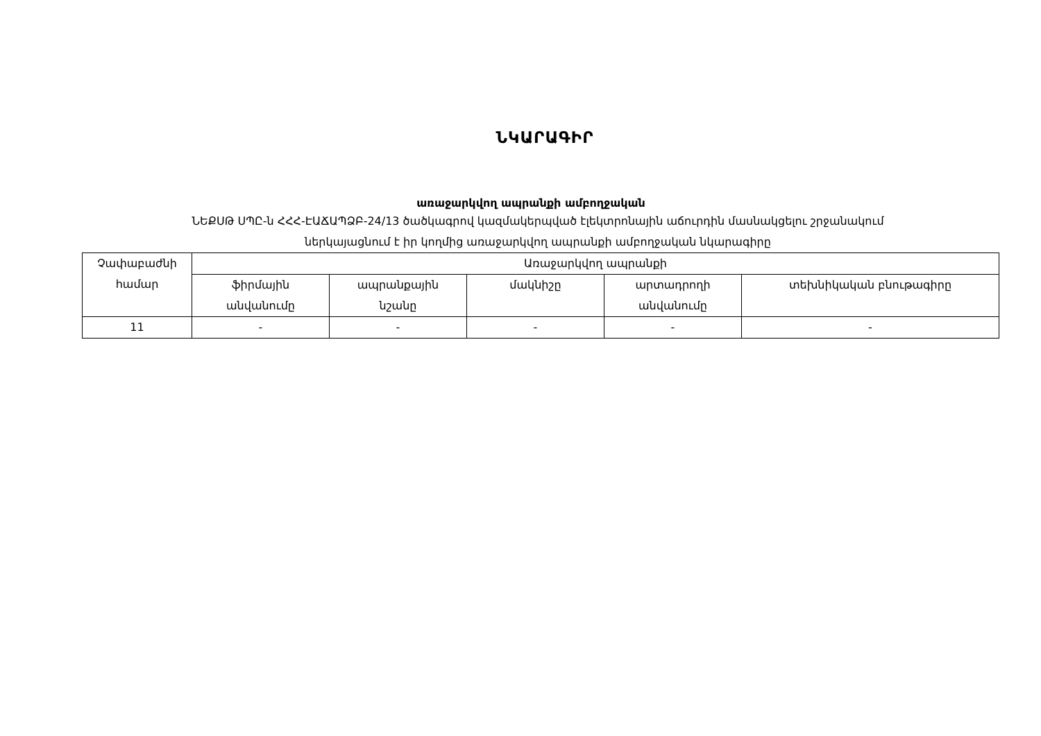ՆԿԱՐԱԳԻՐ
առաջարկվող ապրանքի ամբողջական
ՆԵՔՍԹ ՍՊԸ-ն ՀՀՀ-ԷԱՃԱՊՁԲ-24/13 ծածկագրով կազմակերպված էլեկտրոնային աճուրդին մասնակցելու շրջանակում
ներկայացնում է իր կողմից առաջարկվող ապրանքի ամբողջական նկարագիրը
| Չափաբաժնի համար | Առաջարկվող ապրանքի | | | | |
| | ֆիրմային անվանումը | ապրանքային նշանը | մակնիշը | արտադրողի անվանումը | տեխնիկական բնութագիրը |
| 11 | - | - | - | - | - |